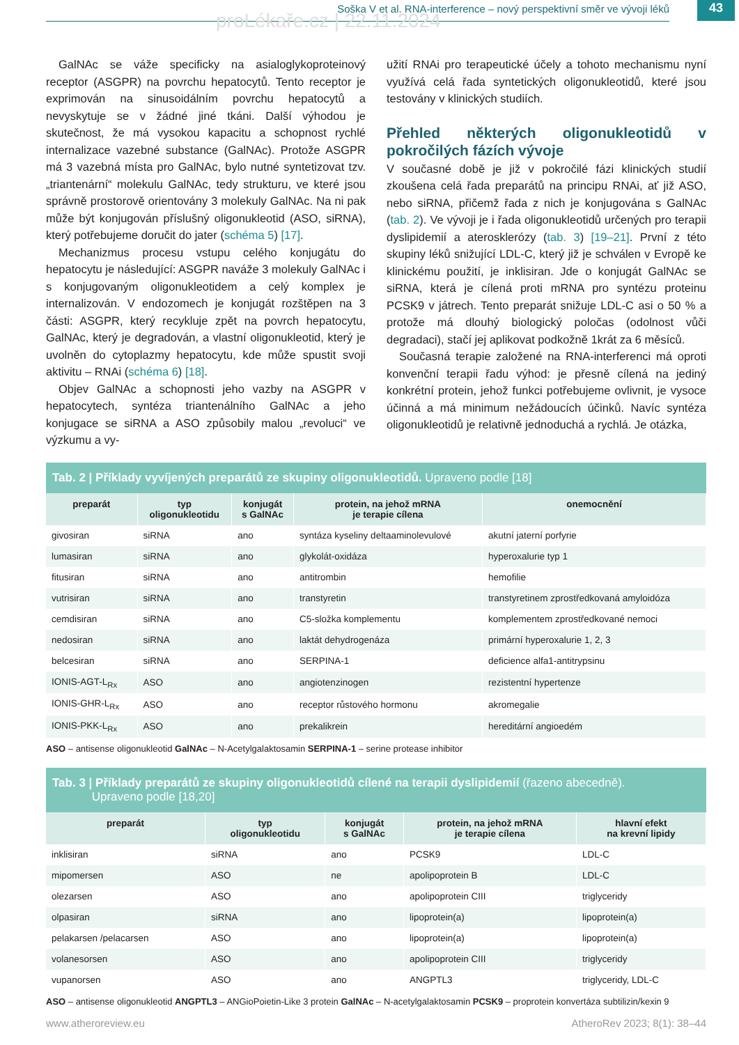proLékaře.cz | 22.11.2024
Soška V et al. RNA-interference – nový perspektivní směr ve vývoji léků
43
GalNAc se váže specificky na asialoglykoproteinový receptor (ASGPR) na povrchu hepatocytů. Tento receptor je exprimován na sinusoidálním povrchu hepatocytů a nevyskytuje se v žádné jiné tkáni. Další výhodou je skutečnost, že má vysokou kapacitu a schopnost rychlé internalizace vazebné substance (GalNAc). Protože ASGPR má 3 vazebná místa pro GalNAc, bylo nutné syntetizovat tzv. „triantenární“ molekulu GalNAc, tedy strukturu, ve které jsou správně prostorově orientovány 3 molekuly GalNAc. Na ni pak může být konjugován příslušný oligonukleotid (ASO, siRNA), který potřebujeme doručit do jater (schéma 5) [17].
Mechanizmus procesu vstupu celého konjugátu do hepatocytu je následující: ASGPR naváže 3 molekuly GalNAc i s konjugovaným oligonukleotidem a celý komplex je internalizován. V endozomech je konjugát rozštěpen na 3 části: ASGPR, který recykluje zpět na povrch hepatocytu, GalNAc, který je degradován, a vlastní oligonukleotid, který je uvolněn do cytoplazmy hepatocytu, kde může spustit svoji aktivitu – RNAi (schéma 6) [18].
Objev GalNAc a schopnosti jeho vazby na ASGPR v hepatocytech, syntéza triantenálního GalNAc a jeho konjugace se siRNA a ASO způsobily malou „revoluci“ ve výzkumu a vy-
užití RNAi pro terapeutické účely a tohoto mechanismu nyní využívá celá řada syntetických oligonukleotidů, které jsou testovány v klinických studiích.
Přehled některých oligonukleotidů v pokročilých fázích vývoje
V současné době je již v pokročilé fázi klinických studií zkoušena celá řada preparátů na principu RNAi, ať již ASO, nebo siRNA, přičemž řada z nich je konjugována s GalNAc (tab. 2). Ve vývoji je i řada oligonukleotidů určených pro terapii dyslipidemií a aterosklerózy (tab. 3) [19–21]. První z této skupiny léků snižující LDL-C, který již je schválen v Evropě ke klinickému použití, je inklisiran. Jde o konjugát GalNAc se siRNA, která je cílená proti mRNA pro syntézu proteinu PCSK9 v játrech. Tento preparát snižuje LDL-C asi o 50 % a protože má dlouhý biologický poločas (odolnost vůči degradaci), stačí jej aplikovat podkožně 1krát za 6 měsíců.
Současná terapie založené na RNA-interferenci má oproti konvenční terapii řadu výhod: je přesně cílená na jediný konkrétní protein, jehož funkci potřebujeme ovlivnit, je vysoce účinná a má minimum nežádoucích účinků. Navíc syntéza oligonukleotidů je relativně jednoduchá a rychlá. Je otázka,
Tab. 2 | Příklady vyvíjených preparátů ze skupiny oligonukleotidů. Upraveno podle [18]
| preparát | typ oligonukleotidu | konjugát s GalNAc | protein, na jehož mRNA je terapie cílena | onemocnění |
| --- | --- | --- | --- | --- |
| givosiran | siRNA | ano | syntáza kyseliny deltaaminolevulové | akutní jaterní porfyrie |
| lumasiran | siRNA | ano | glykolát-oxidáza | hyperoxalurie typ 1 |
| fitusiran | siRNA | ano | antitrombin | hemofilie |
| vutrisiran | siRNA | ano | transtyretin | transtyretinem zprostředkovaná amyloidóza |
| cemdisiran | siRNA | ano | C5-složka komplementu | komplementem zprostředkované nemoci |
| nedosiran | siRNA | ano | laktát dehydrogenáza | primární hyperoxalurie 1, 2, 3 |
| belcesiran | siRNA | ano | SERPINA-1 | deficience alfa1-antitrypsinu |
| IONIS-AGT-L<sub>Rx</sub> | ASO | ano | angiotenzinogen | rezistentní hypertenze |
| IONIS-GHR-L<sub>Rx</sub> | ASO | ano | receptor růstového hormonu | akromegalie |
| IONIS-PKK-L<sub>Rx</sub> | ASO | ano | prekalikrein | hereditární angioedém |
ASO – antisense oligonukleotid GalNAc – N-Acetylgalaktosamin SERPINA-1 – serine protease inhibitor
Tab. 3 | Příklady preparátů ze skupiny oligonukleotidů cílené na terapii dyslipidemií (řazeno abecedně).
Upraveno podle [18,20]
| preparát | typ oligonukleotidu | konjugát s GalNAc | protein, na jehož mRNA je terapie cílena | hlavní efekt na krevní lipidy |
| --- | --- | --- | --- | --- |
| inklisiran | siRNA | ano | PCSK9 | LDL-C |
| mipomersen | ASO | ne | apolipoprotein B | LDL-C |
| olezarsen | ASO | ano | apolipoprotein CIII | triglyceridy |
| olpasiran | siRNA | ano | lipoprotein(a) | lipoprotein(a) |
| pelakarsen /pelacarsen | ASO | ano | lipoprotein(a) | lipoprotein(a) |
| volanesorsen | ASO | ano | apolipoprotein CIII | triglyceridy |
| vupanorsen | ASO | ano | ANGPTL3 | triglyceridy, LDL-C |
ASO – antisense oligonukleotid ANGPTL3 – ANGioPoietin-Like 3 protein GalNAc – N-acetylgalaktosamin PCSK9 – proprotein konvertáza subtilizin/kexin 9
www.atheroreview.eu AtheroRev 2023; 8(1): 38–44